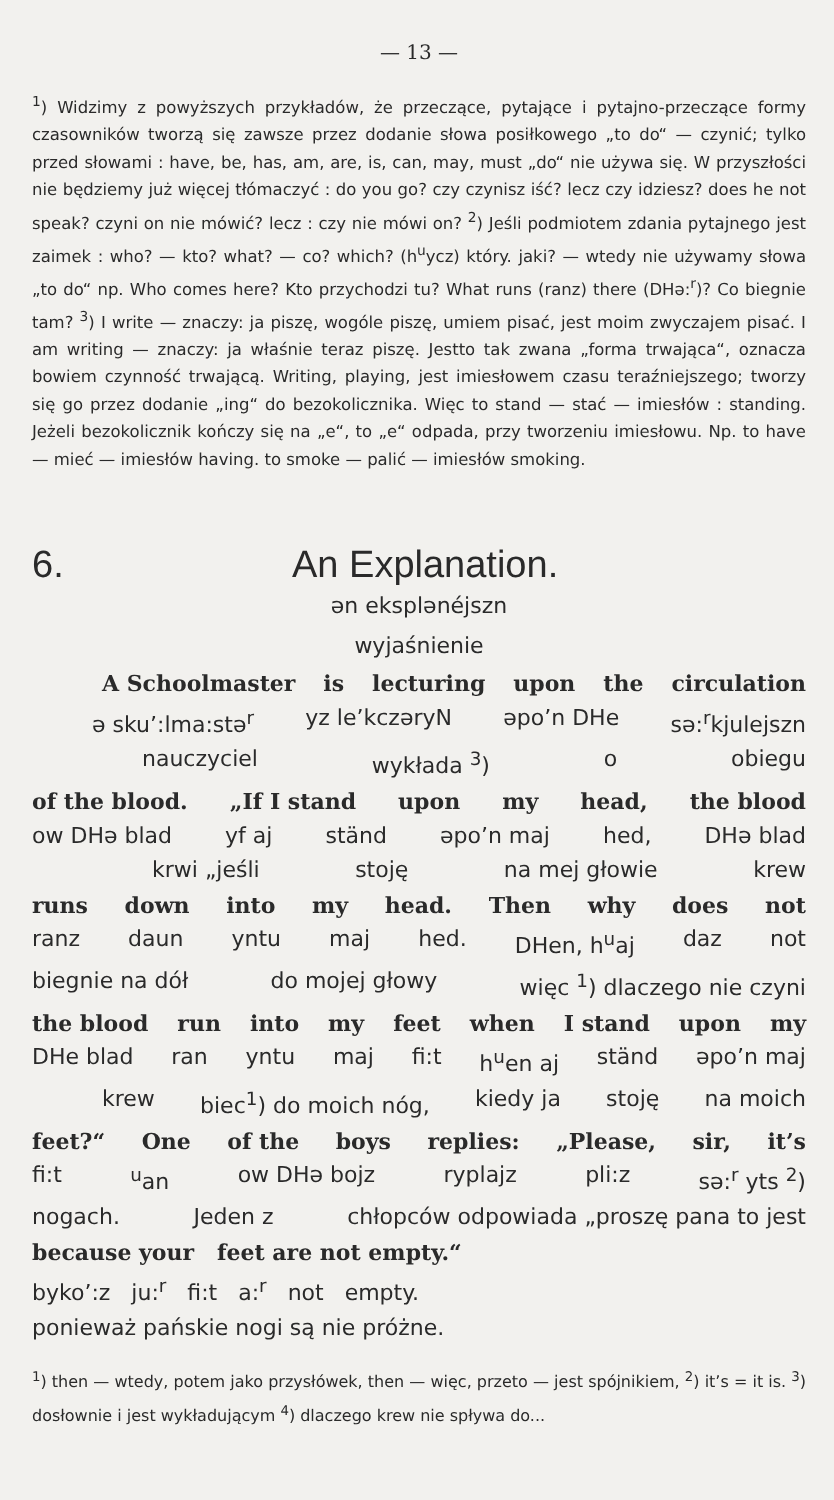— 13 —
<sup>1</sup>) Widzimy z powyższych przykładów, że przeczące, pytające i pytajno-przeczące formy czasowników tworzą się zawsze przez dodanie słowa posiłkowego „to do“ — czynić; tylko przed słowami : have, be, has, am, are, is, can, may, must „do“ nie używa się. W przyszłości nie będziemy już więcej tłómaczyć : do you go? czy czynisz iść? lecz czy idziesz? does he not speak? czyni on nie mówić? lecz : czy nie mówi on? <sup>2</sup>) Jeśli podmiotem zdania pytajnego jest zaimek : who? — kto? what? — co? which? (h<sup>u</sup>ycz) który. jaki? — wtedy nie używamy słowa „to do“ np. Who comes here? Kto przychodzi tu? What runs (ranz) there (DHə:<sup>r</sup>)? Co biegnie tam? <sup>3</sup>) I write — znaczy: ja piszę, wogóle piszę, umiem pisać, jest moim zwyczajem pisać. I am writing — znaczy: ja właśnie teraz piszę. Jestto tak zwana „forma trwająca“, oznacza bowiem czynność trwającą. Writing, playing, jest imiesłowem czasu teraźniejszego; tworzy się go przez dodanie „ing“ do bezokolicznika. Więc to stand — stać — imiesłów : standing. Jeżeli bezokolicznik kończy się na „e“, to „e“ odpada, przy tworzeniu imiesłowu. Np. to have — mieć — imiesłów having. to smoke — palić — imiesłów smoking.
6. An Explanation.
ən eksplənéjszn
wyjaśnienie
A Schoolmaster is lecturing upon the circulation
ə sku’:lma:stə<sup>r</sup> yz le’kczəryN əpo’n DHe sə:<sup>r</sup>kjulejszn
nauczyciel wykłada <sup>3</sup>) o obiegu
of the blood. „If I stand upon my head, the blood
ow DHə blad yf aj ständ əpo’n maj hed, DHə blad
krwi „jeśli stoję na mej głowie krew
runs down into my head. Then why does not
ranz daun yntu maj hed. DHen, h<sup>u</sup>aj daz not
biegnie na dół do mojej głowy więc <sup>1</sup>) dlaczego nie czyni
the blood run into my feet when I stand upon my
DHe blad ran yntu maj fi:t h<sup>u</sup>en aj ständ əpo’n maj
krew biec<sup>1</sup>) do moich nóg, kiedy ja stoję na moich
feet?“ One of the boys replies: „Please, sir, it’s
fi:t <sup>u</sup>an ow DHə bojz ryplajz pli:z sə:<sup>r</sup> yts <sup>2</sup>)
nogach. Jeden z chłopców odpowiada „proszę pana to jest
because your feet are not empty.“
byko’:z ju:<sup>r</sup> fi:t a:<sup>r</sup> not empty.
ponieważ pańskie nogi są nie próżne.
<sup>1</sup>) then — wtedy, potem jako przysłówek, then — więc, przeto — jest spójnikiem, <sup>2</sup>) it’s = it is. <sup>3</sup>) dosłownie i jest wykładującym <sup>4</sup>) dlaczego krew nie spływa do...